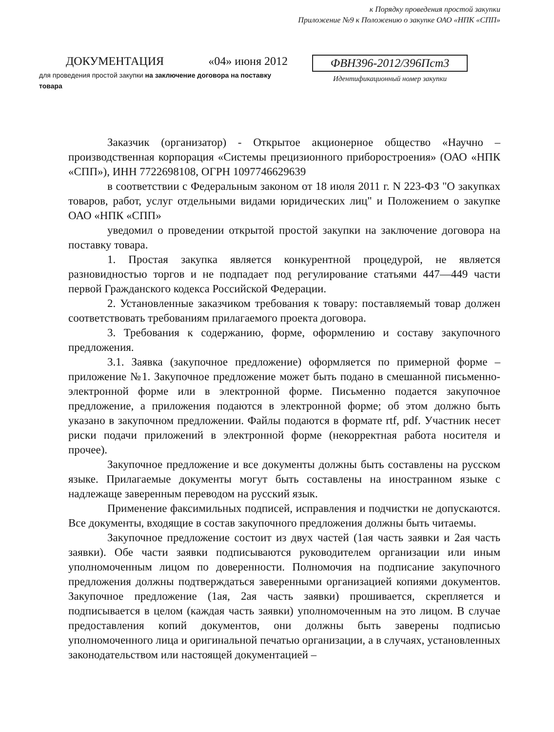к Порядку проведения простой закупки
Приложение №9 к Положению о закупке ОАО «НПК «СПП»
ДОКУМЕНТАЦИЯ «04» июня 2012
для проведения простой закупки на заключение договора на поставку товара
ФВН396-2012/396Пст3
Идентификационный номер закупки
Заказчик (организатор) - Открытое акционерное общество «Научно – производственная корпорация «Системы прецизионного приборостроения» (ОАО «НПК «СПП»), ИНН 7722698108, ОГРН 1097746629639
в соответствии с Федеральным законом от 18 июля 2011 г. N 223-ФЗ "О закупках товаров, работ, услуг отдельными видами юридических лиц" и Положением о закупке ОАО «НПК «СПП»
уведомил о проведении открытой простой закупки на заключение договора на поставку товара.
1. Простая закупка является конкурентной процедурой, не является разновидностью торгов и не подпадает под регулирование статьями 447—449 части первой Гражданского кодекса Российской Федерации.
2. Установленные заказчиком требования к товару: поставляемый товар должен соответствовать требованиям прилагаемого проекта договора.
3. Требования к содержанию, форме, оформлению и составу закупочного предложения.
3.1. Заявка (закупочное предложение) оформляется по примерной форме – приложение №1. Закупочное предложение может быть подано в смешанной письменно-электронной форме или в электронной форме. Письменно подается закупочное предложение, а приложения подаются в электронной форме; об этом должно быть указано в закупочном предложении. Файлы подаются в формате rtf, pdf. Участник несет риски подачи приложений в электронной форме (некорректная работа носителя и прочее).
Закупочное предложение и все документы должны быть составлены на русском языке. Прилагаемые документы могут быть составлены на иностранном языке с надлежаще заверенным переводом на русский язык.
Применение факсимильных подписей, исправления и подчистки не допускаются. Все документы, входящие в состав закупочного предложения должны быть читаемы.
Закупочное предложение состоит из двух частей (1ая часть заявки и 2ая часть заявки). Обе части заявки подписываются руководителем организации или иным уполномоченным лицом по доверенности. Полномочия на подписание закупочного предложения должны подтверждаться заверенными организацией копиями документов. Закупочное предложение (1ая, 2ая часть заявки) прошивается, скрепляется и подписывается в целом (каждая часть заявки) уполномоченным на это лицом. В случае предоставления копий документов, они должны быть заверены подписью уполномоченного лица и оригинальной печатью организации, а в случаях, установленных законодательством или настоящей документацией –